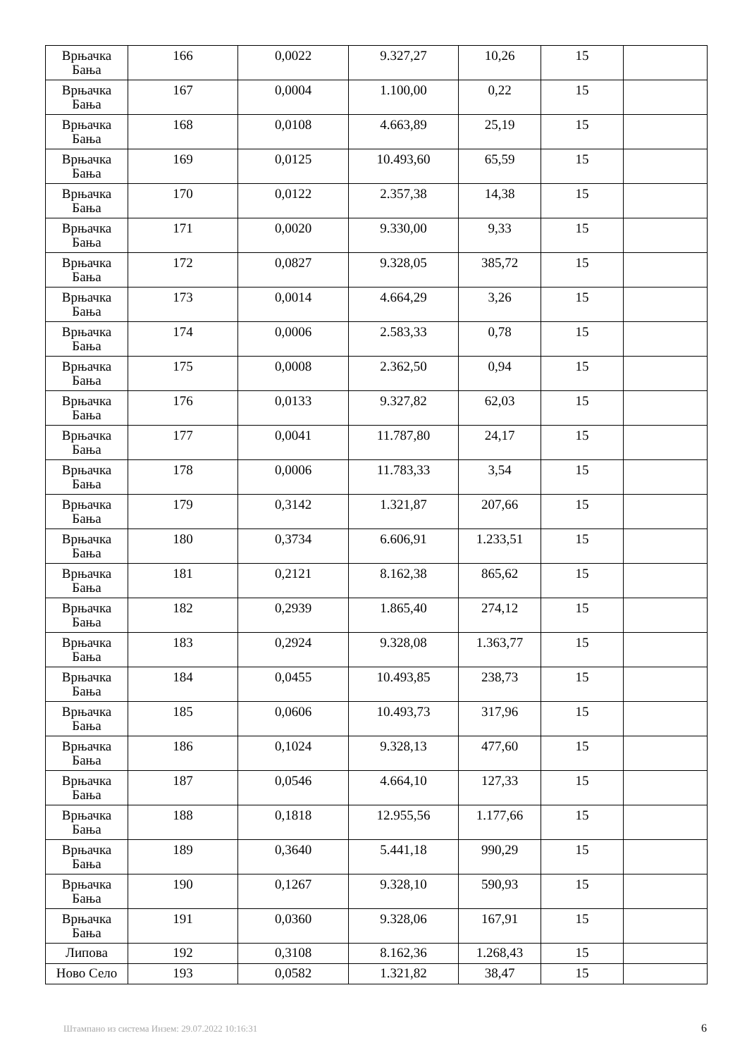| Врњачка Бања | 166 | 0,0022 | 9.327,27 | 10,26 | 15 | |
| Врњачка Бања | 167 | 0,0004 | 1.100,00 | 0,22 | 15 | |
| Врњачка Бања | 168 | 0,0108 | 4.663,89 | 25,19 | 15 | |
| Врњачка Бања | 169 | 0,0125 | 10.493,60 | 65,59 | 15 | |
| Врњачка Бања | 170 | 0,0122 | 2.357,38 | 14,38 | 15 | |
| Врњачка Бања | 171 | 0,0020 | 9.330,00 | 9,33 | 15 | |
| Врњачка Бања | 172 | 0,0827 | 9.328,05 | 385,72 | 15 | |
| Врњачка Бања | 173 | 0,0014 | 4.664,29 | 3,26 | 15 | |
| Врњачка Бања | 174 | 0,0006 | 2.583,33 | 0,78 | 15 | |
| Врњачка Бања | 175 | 0,0008 | 2.362,50 | 0,94 | 15 | |
| Врњачка Бања | 176 | 0,0133 | 9.327,82 | 62,03 | 15 | |
| Врњачка Бања | 177 | 0,0041 | 11.787,80 | 24,17 | 15 | |
| Врњачка Бања | 178 | 0,0006 | 11.783,33 | 3,54 | 15 | |
| Врњачка Бања | 179 | 0,3142 | 1.321,87 | 207,66 | 15 | |
| Врњачка Бања | 180 | 0,3734 | 6.606,91 | 1.233,51 | 15 | |
| Врњачка Бања | 181 | 0,2121 | 8.162,38 | 865,62 | 15 | |
| Врњачка Бања | 182 | 0,2939 | 1.865,40 | 274,12 | 15 | |
| Врњачка Бања | 183 | 0,2924 | 9.328,08 | 1.363,77 | 15 | |
| Врњачка Бања | 184 | 0,0455 | 10.493,85 | 238,73 | 15 | |
| Врњачка Бања | 185 | 0,0606 | 10.493,73 | 317,96 | 15 | |
| Врњачка Бања | 186 | 0,1024 | 9.328,13 | 477,60 | 15 | |
| Врњачка Бања | 187 | 0,0546 | 4.664,10 | 127,33 | 15 | |
| Врњачка Бања | 188 | 0,1818 | 12.955,56 | 1.177,66 | 15 | |
| Врњачка Бања | 189 | 0,3640 | 5.441,18 | 990,29 | 15 | |
| Врњачка Бања | 190 | 0,1267 | 9.328,10 | 590,93 | 15 | |
| Врњачка Бања | 191 | 0,0360 | 9.328,06 | 167,91 | 15 | |
| Липова | 192 | 0,3108 | 8.162,36 | 1.268,43 | 15 | |
| Ново Село | 193 | 0,0582 | 1.321,82 | 38,47 | 15 | |
Штампано из система Инзем: 29.07.2022 10:16:31
6